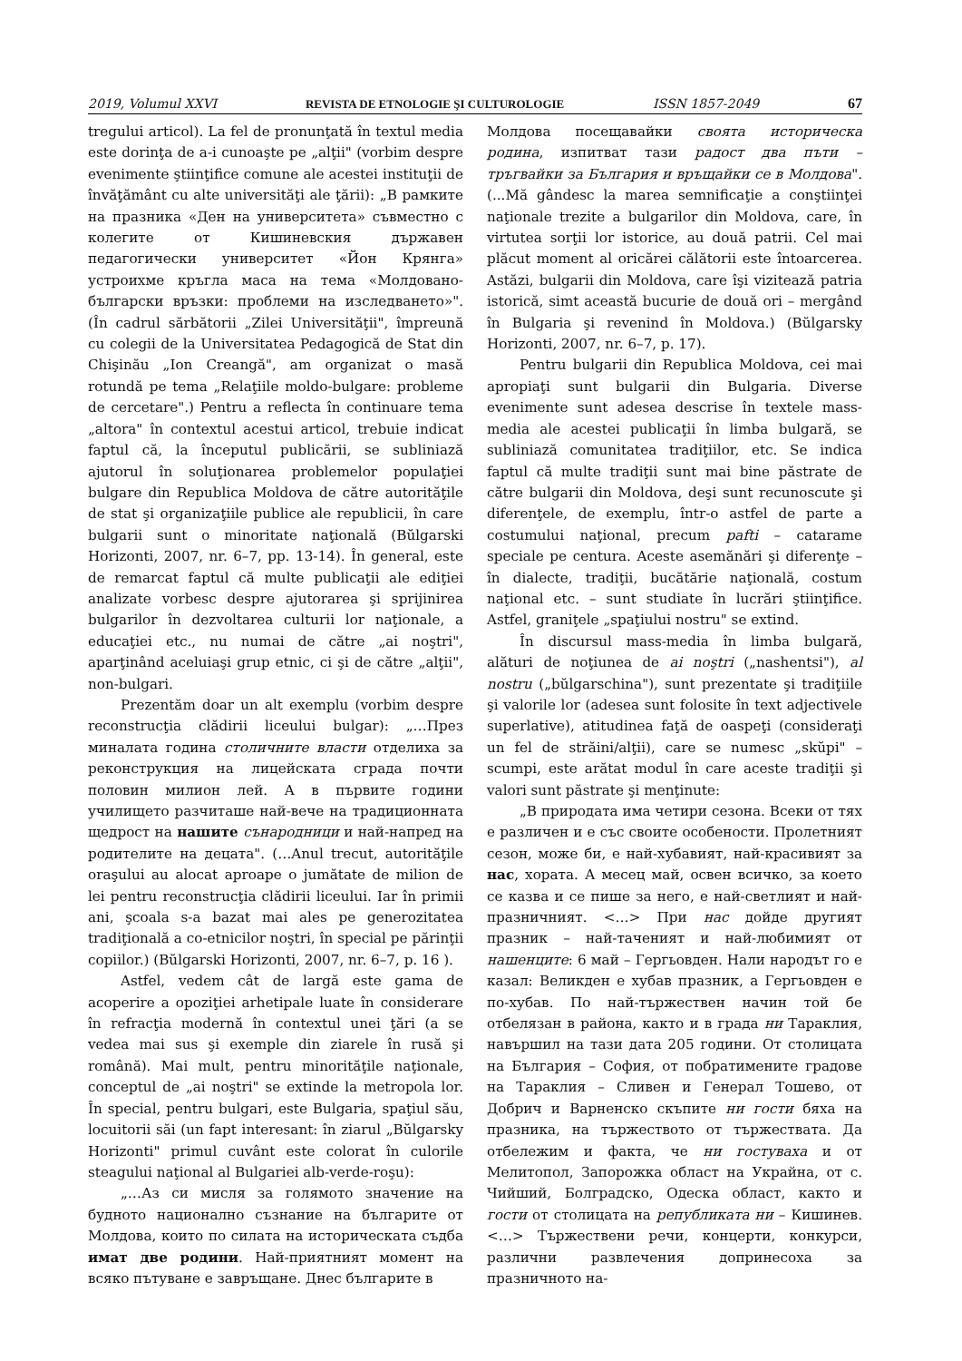2019, Volumul XXVI REVISTA DE ETNOLOGIE ŞI CULTUROLOGIE ISSN 1857-2049 67
tregului articol). La fel de pronunţată în textul media este dorinţa de a-i cunoaşte pe „alţii" (vorbim despre evenimente ştiinţifice comune ale acestei instituţii de învăţământ cu alte universităţi ale ţării): „В рамките на празника «Ден на университета» съвместно с колегите от Кишиневския държавен педагогически университет «Йон Крянга» устроихме кръгла маса на тема «Молдовано-български връзки: проблеми на изследването»". (În cadrul sărbătorii „Zilei Universităţii", împreună cu colegii de la Universitatea Pedagogică de Stat din Chişinău „Ion Creangă", am organizat o masă rotundă pe tema „Relaţiile moldo-bulgare: probleme de cercetare".) Pentru a reflecta în continuare tema „altora" în contextul acestui articol, trebuie indicat faptul că, la începutul publicării, se subliniază ajutorul în soluţionarea problemelor populaţiei bulgare din Republica Moldova de către autorităţile de stat şi organizaţiile publice ale republicii, în care bulgarii sunt o minoritate naţională (Bŭlgarski Horizonti, 2007, nr. 6–7, pp. 13-14). În general, este de remarcat faptul că multe publicaţii ale ediţiei analizate vorbesc despre ajutorarea şi sprijinirea bulgarilor în dezvoltarea culturii lor naţionale, a educaţiei etc., nu numai de către „ai noştri", aparţinând aceluiaşi grup etnic, ci şi de către „alţii", non-bulgari.
Prezentăm doar un alt exemplu (vorbim despre reconstrucţia clădirii liceului bulgar): „…През миналата година столичните власти отделиха за реконструкция на лицейската сграда почти половин милион лей. А в първите години училището разчиташе най-вече на традиционната щедрост на нашите сънародници и най-напред на родителите на децата". (…Anul trecut, autorităţile oraşului au alocat aproape o jumătate de milion de lei pentru reconstrucţia clădirii liceului. Iar în primii ani, şcoala s-a bazat mai ales pe generozitatea tradiţională a co-etnicilor noştri, în special pe părinţii copiilor.) (Bŭlgarski Horizonti, 2007, nr. 6–7, p. 16 ).
Astfel, vedem cât de largă este gama de acoperire a opoziţiei arhetipale luate în considerare în refracţia modernă în contextul unei ţări (a se vedea mai sus şi exemple din ziarele în rusă şi română). Mai mult, pentru minorităţile naţionale, conceptul de „ai noştri" se extinde la metropola lor. În special, pentru bulgari, este Bulgaria, spaţiul său, locuitorii săi (un fapt interesant: în ziarul „Bŭlgarsky Horizonti" primul cuvânt este colorat în culorile steagului naţional al Bulgariei alb-verde-roşu):
„…Аз си мисля за голямото значение на будното национално съзнание на българите от Молдова, които по силата на историческата съдба имат две родини. Най-приятният момент на всяко пътуване е завръщане. Днес българите в
Молдова посещавайки своята историческа родина, изпитват тази радост два пъти – тръгвайки за България и връщайки се в Молдова". (...Mă gândesc la marea semnificaţie a conştiinţei naţionale trezite a bulgarilor din Moldova, care, în virtutea sorţii lor istorice, au două patrii. Cel mai plăcut moment al oricărei călătorii este întoarcerea. Astăzi, bulgarii din Moldova, care îşi vizitează patria istorică, simt această bucurie de două ori – mergând în Bulgaria şi revenind în Moldova.) (Bŭlgarsky Horizonti, 2007, nr. 6–7, p. 17).
Pentru bulgarii din Republica Moldova, cei mai apropiaţi sunt bulgarii din Bulgaria. Diverse evenimente sunt adesea descrise în textele mass-media ale acestei publicaţii în limba bulgară, se subliniază comunitatea tradiţiilor, etc. Se indica faptul că multe tradiţii sunt mai bine păstrate de către bulgarii din Moldova, deşi sunt recunoscute şi diferenţele, de exemplu, într-o astfel de parte a costumului naţional, precum pafti – catarame speciale pe centura. Aceste asemănări şi diferenţe – în dialecte, tradiţii, bucătărie naţională, costum naţional etc. – sunt studiate în lucrări ştiinţifice. Astfel, graniţele „spaţiului nostru" se extind.
În discursul mass-media în limba bulgară, alături de noţiunea de ai noştri („nashentsi"), al nostru („bŭlgarschina"), sunt prezentate şi tradiţiile şi valorile lor (adesea sunt folosite în text adjectivele superlative), atitudinea faţă de oaspeţi (consideraţi un fel de străini/alţii), care se numesc „skŭpi" – scumpi, este arătat modul în care aceste tradiţii şi valori sunt păstrate şi menţinute:
„В природата има четири сезона. Всеки от тях е различен и е със своите особености. Пролетният сезон, може би, е най-хубавият, най-красивият за нас, хората. А месец май, освен всичко, за което се казва и се пише за него, е най-светлият и най-празничният. <…> При нас дойде другият празник – най-таченият и най-любимият от нашенците: 6 май – Гергьовден. Нали народът го е казал: Великден е хубав празник, а Гергьовден е по-хубав. По най-тържествен начин той бе отбелязан в района, както и в града ни Тараклия, навършил на тази дата 205 години. От столицата на България – София, от побратимените градове на Тараклия – Сливен и Генерал Тошево, от Добрич и Варненско скъпите ни гости бяха на празника, на тържеството от тържествата. Да отбележим и факта, че ни гостуваха и от Мелитопол, Запорожка област на Украйна, от с. Чийший, Болградско, Одеска област, както и гости от столицата на републиката ни – Кишинев. <…> Тържествени речи, концерти, конкурси, различни развлечения допринесоха за празничното на-